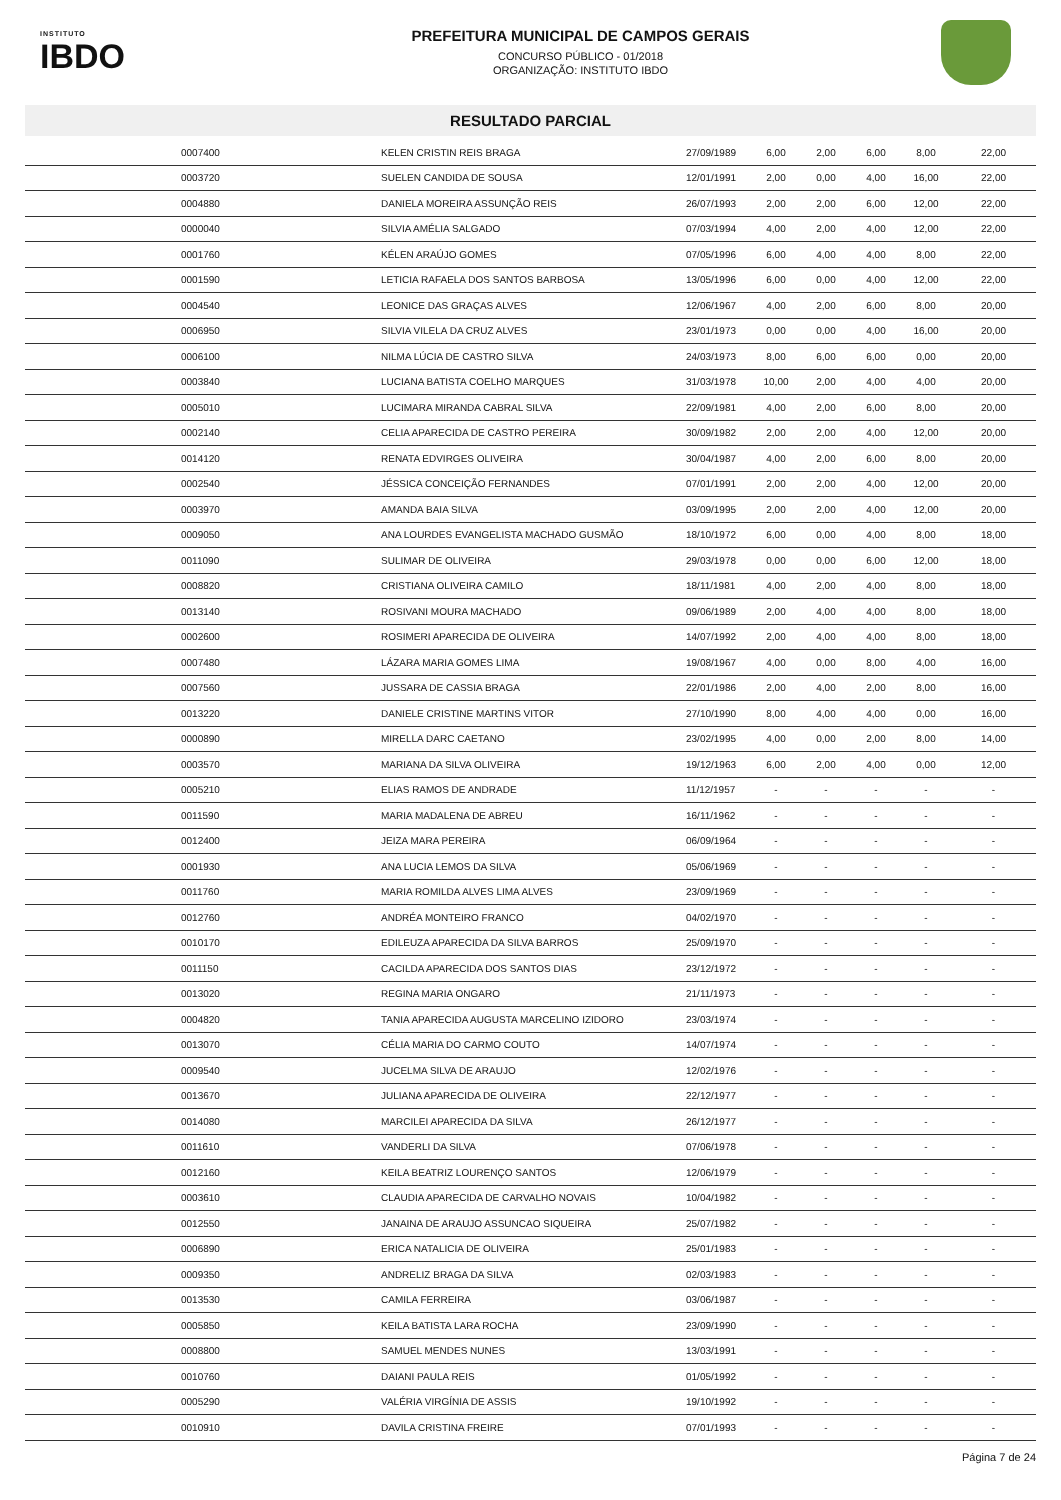INSTITUTO
IBDO
PREFEITURA MUNICIPAL DE CAMPOS GERAIS
CONCURSO PÚBLICO - 01/2018
ORGANIZAÇÃO: INSTITUTO IBDO
RESULTADO PARCIAL
| | 0007400 | KELEN CRISTIN REIS BRAGA | 27/09/1989 | 6,00 | 2,00 | 6,00 | 8,00 | 22,00 |
| | 0003720 | SUELEN CANDIDA DE SOUSA | 12/01/1991 | 2,00 | 0,00 | 4,00 | 16,00 | 22,00 |
| | 0004880 | DANIELA MOREIRA ASSUNÇÃO REIS | 26/07/1993 | 2,00 | 2,00 | 6,00 | 12,00 | 22,00 |
| | 0000040 | SILVIA AMÉLIA SALGADO | 07/03/1994 | 4,00 | 2,00 | 4,00 | 12,00 | 22,00 |
| | 0001760 | KÉLEN ARAÚJO GOMES | 07/05/1996 | 6,00 | 4,00 | 4,00 | 8,00 | 22,00 |
| | 0001590 | LETICIA RAFAELA DOS SANTOS BARBOSA | 13/05/1996 | 6,00 | 0,00 | 4,00 | 12,00 | 22,00 |
| | 0004540 | LEONICE DAS GRAÇAS ALVES | 12/06/1967 | 4,00 | 2,00 | 6,00 | 8,00 | 20,00 |
| | 0006950 | SILVIA VILELA DA CRUZ ALVES | 23/01/1973 | 0,00 | 0,00 | 4,00 | 16,00 | 20,00 |
| | 0006100 | NILMA LÚCIA DE CASTRO SILVA | 24/03/1973 | 8,00 | 6,00 | 6,00 | 0,00 | 20,00 |
| | 0003840 | LUCIANA BATISTA COELHO MARQUES | 31/03/1978 | 10,00 | 2,00 | 4,00 | 4,00 | 20,00 |
| | 0005010 | LUCIMARA MIRANDA CABRAL SILVA | 22/09/1981 | 4,00 | 2,00 | 6,00 | 8,00 | 20,00 |
| | 0002140 | CELIA APARECIDA DE CASTRO PEREIRA | 30/09/1982 | 2,00 | 2,00 | 4,00 | 12,00 | 20,00 |
| | 0014120 | RENATA EDVIRGES OLIVEIRA | 30/04/1987 | 4,00 | 2,00 | 6,00 | 8,00 | 20,00 |
| | 0002540 | JÉSSICA CONCEIÇÃO FERNANDES | 07/01/1991 | 2,00 | 2,00 | 4,00 | 12,00 | 20,00 |
| | 0003970 | AMANDA BAIA SILVA | 03/09/1995 | 2,00 | 2,00 | 4,00 | 12,00 | 20,00 |
| | 0009050 | ANA LOURDES EVANGELISTA MACHADO GUSMÃO | 18/10/1972 | 6,00 | 0,00 | 4,00 | 8,00 | 18,00 |
| | 0011090 | SULIMAR DE OLIVEIRA | 29/03/1978 | 0,00 | 0,00 | 6,00 | 12,00 | 18,00 |
| | 0008820 | CRISTIANA OLIVEIRA CAMILO | 18/11/1981 | 4,00 | 2,00 | 4,00 | 8,00 | 18,00 |
| | 0013140 | ROSIVANI MOURA MACHADO | 09/06/1989 | 2,00 | 4,00 | 4,00 | 8,00 | 18,00 |
| | 0002600 | ROSIMERI APARECIDA DE OLIVEIRA | 14/07/1992 | 2,00 | 4,00 | 4,00 | 8,00 | 18,00 |
| | 0007480 | LÁZARA MARIA GOMES LIMA | 19/08/1967 | 4,00 | 0,00 | 8,00 | 4,00 | 16,00 |
| | 0007560 | JUSSARA DE CASSIA BRAGA | 22/01/1986 | 2,00 | 4,00 | 2,00 | 8,00 | 16,00 |
| | 0013220 | DANIELE CRISTINE MARTINS VITOR | 27/10/1990 | 8,00 | 4,00 | 4,00 | 0,00 | 16,00 |
| | 0000890 | MIRELLA DARC CAETANO | 23/02/1995 | 4,00 | 0,00 | 2,00 | 8,00 | 14,00 |
| | 0003570 | MARIANA DA SILVA OLIVEIRA | 19/12/1963 | 6,00 | 2,00 | 4,00 | 0,00 | 12,00 |
| | 0005210 | ELIAS RAMOS DE ANDRADE | 11/12/1957 | - | - | - | - | - |
| | 0011590 | MARIA MADALENA DE ABREU | 16/11/1962 | - | - | - | - | - |
| | 0012400 | JEIZA MARA PEREIRA | 06/09/1964 | - | - | - | - | - |
| | 0001930 | ANA LUCIA LEMOS DA SILVA | 05/06/1969 | - | - | - | - | - |
| | 0011760 | MARIA ROMILDA ALVES LIMA ALVES | 23/09/1969 | - | - | - | - | - |
| | 0012760 | ANDRÉA MONTEIRO FRANCO | 04/02/1970 | - | - | - | - | - |
| | 0010170 | EDILEUZA APARECIDA DA SILVA BARROS | 25/09/1970 | - | - | - | - | - |
| | 0011150 | CACILDA APARECIDA DOS SANTOS DIAS | 23/12/1972 | - | - | - | - | - |
| | 0013020 | REGINA MARIA ONGARO | 21/11/1973 | - | - | - | - | - |
| | 0004820 | TANIA APARECIDA AUGUSTA MARCELINO IZIDORO | 23/03/1974 | - | - | - | - | - |
| | 0013070 | CÉLIA MARIA DO CARMO COUTO | 14/07/1974 | - | - | - | - | - |
| | 0009540 | JUCELMA SILVA DE ARAUJO | 12/02/1976 | - | - | - | - | - |
| | 0013670 | JULIANA APARECIDA DE OLIVEIRA | 22/12/1977 | - | - | - | - | - |
| | 0014080 | MARCILEI APARECIDA DA SILVA | 26/12/1977 | - | - | - | - | - |
| | 0011610 | VANDERLI DA SILVA | 07/06/1978 | - | - | - | - | - |
| | 0012160 | KEILA BEATRIZ LOURENÇO SANTOS | 12/06/1979 | - | - | - | - | - |
| | 0003610 | CLAUDIA APARECIDA DE CARVALHO NOVAIS | 10/04/1982 | - | - | - | - | - |
| | 0012550 | JANAINA DE ARAUJO ASSUNCAO SIQUEIRA | 25/07/1982 | - | - | - | - | - |
| | 0006890 | ERICA NATALICIA DE OLIVEIRA | 25/01/1983 | - | - | - | - | - |
| | 0009350 | ANDRELIZ BRAGA DA SILVA | 02/03/1983 | - | - | - | - | - |
| | 0013530 | CAMILA FERREIRA | 03/06/1987 | - | - | - | - | - |
| | 0005850 | KEILA BATISTA LARA ROCHA | 23/09/1990 | - | - | - | - | - |
| | 0008800 | SAMUEL MENDES NUNES | 13/03/1991 | - | - | - | - | - |
| | 0010760 | DAIANI PAULA REIS | 01/05/1992 | - | - | - | - | - |
| | 0005290 | VALÉRIA VIRGÍNIA DE ASSIS | 19/10/1992 | - | - | - | - | - |
| | 0010910 | DAVILA CRISTINA FREIRE | 07/01/1993 | - | - | - | - | - |
Página 7 de 24